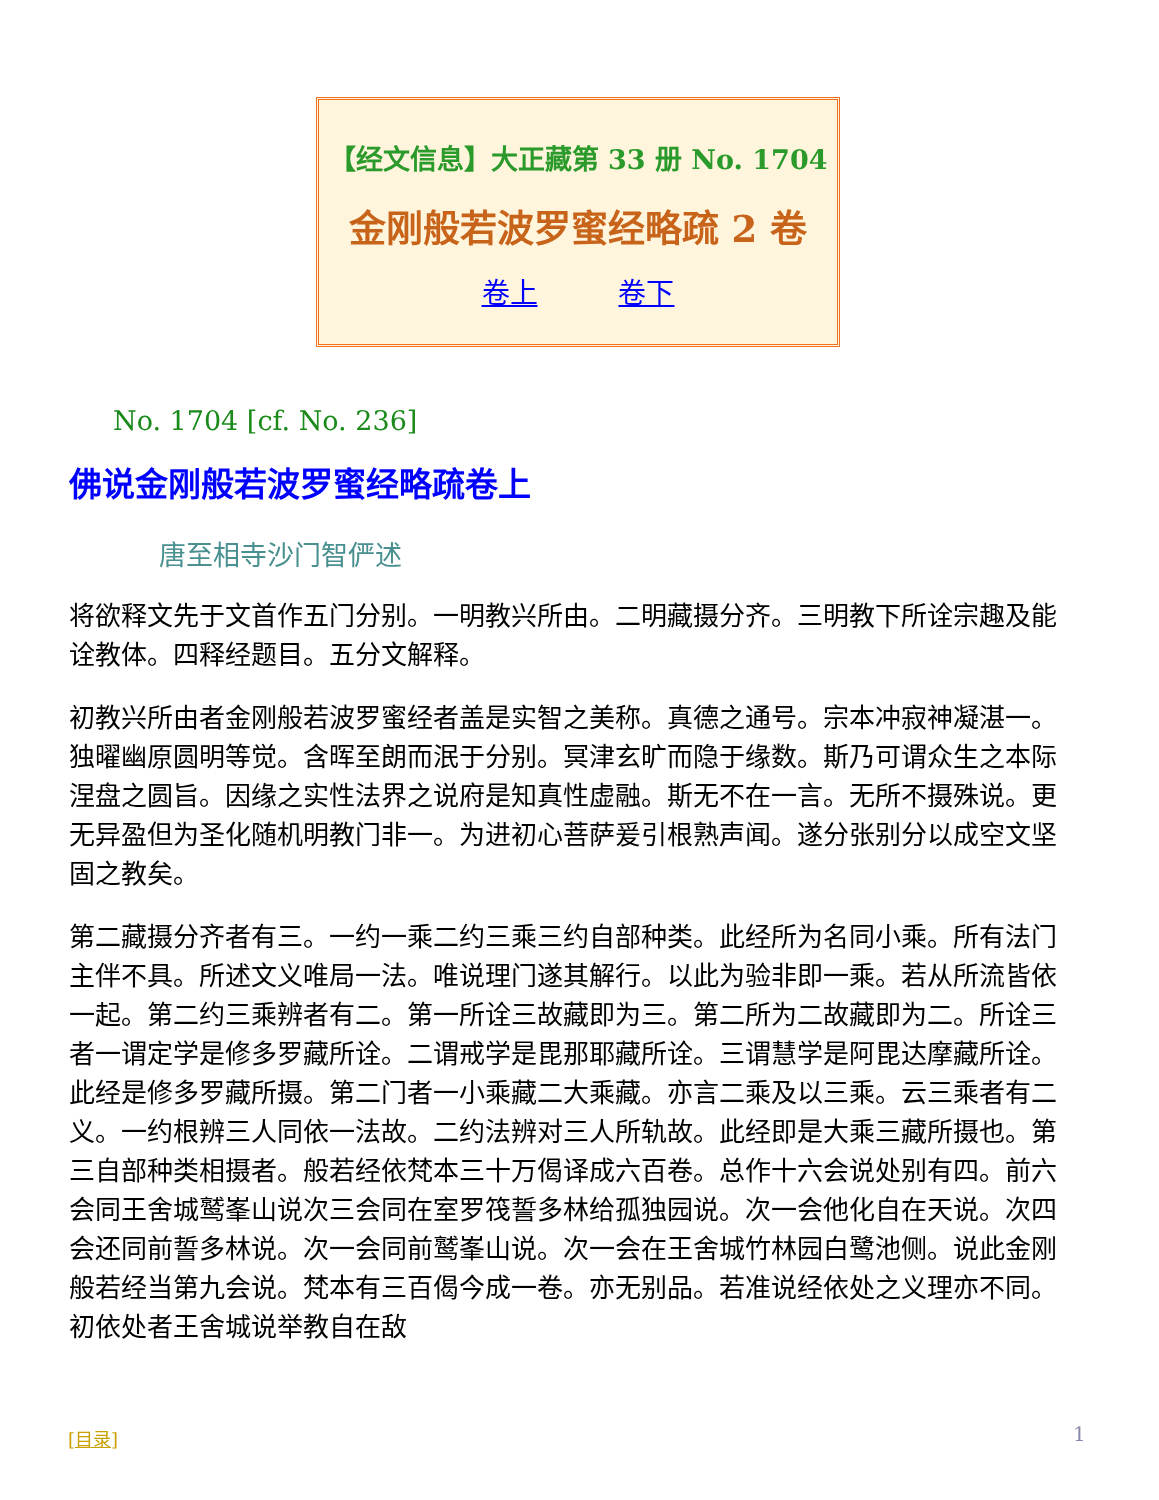【经文信息】大正藏第 33 册 No. 1704
金刚般若波罗蜜经略疏 2 卷
卷上 卷下
No. 1704 [cf. No. 236]
佛说金刚般若波罗蜜经略疏卷上
唐至相寺沙门智俨述
将欲释文先于文首作五门分别。一明教兴所由。二明藏摄分齐。三明教下所诠宗趣及能诠教体。四释经题目。五分文解释。
初教兴所由者金刚般若波罗蜜经者盖是实智之美称。真德之通号。宗本冲寂神凝湛一。独曜幽原圆明等觉。含晖至朗而泯于分别。冥津玄旷而隐于缘数。斯乃可谓众生之本际涅盘之圆旨。因缘之实性法界之说府是知真性虚融。斯无不在一言。无所不摄殊说。更无异盈但为圣化随机明教门非一。为进初心菩萨爰引根熟声闻。遂分张别分以成空文坚固之教矣。
第二藏摄分齐者有三。一约一乘二约三乘三约自部种类。此经所为名同小乘。所有法门主伴不具。所述文义唯局一法。唯说理门遂其解行。以此为验非即一乘。若从所流皆依一起。第二约三乘辨者有二。第一所诠三故藏即为三。第二所为二故藏即为二。所诠三者一谓定学是修多罗藏所诠。二谓戒学是毘那耶藏所诠。三谓慧学是阿毘达摩藏所诠。此经是修多罗藏所摄。第二门者一小乘藏二大乘藏。亦言二乘及以三乘。云三乘者有二义。一约根辨三人同依一法故。二约法辨对三人所轨故。此经即是大乘三藏所摄也。第三自部种类相摄者。般若经依梵本三十万偈译成六百卷。总作十六会说处别有四。前六会同王舍城鹫峯山说次三会同在室罗筏誓多林给孤独园说。次一会他化自在天说。次四会还同前誓多林说。次一会同前鹫峯山说。次一会在王舍城竹林园白鹭池侧。说此金刚般若经当第九会说。梵本有三百偈今成一卷。亦无别品。若准说经依处之义理亦不同。初依处者王舍城说举教自在敌
[目录] 1